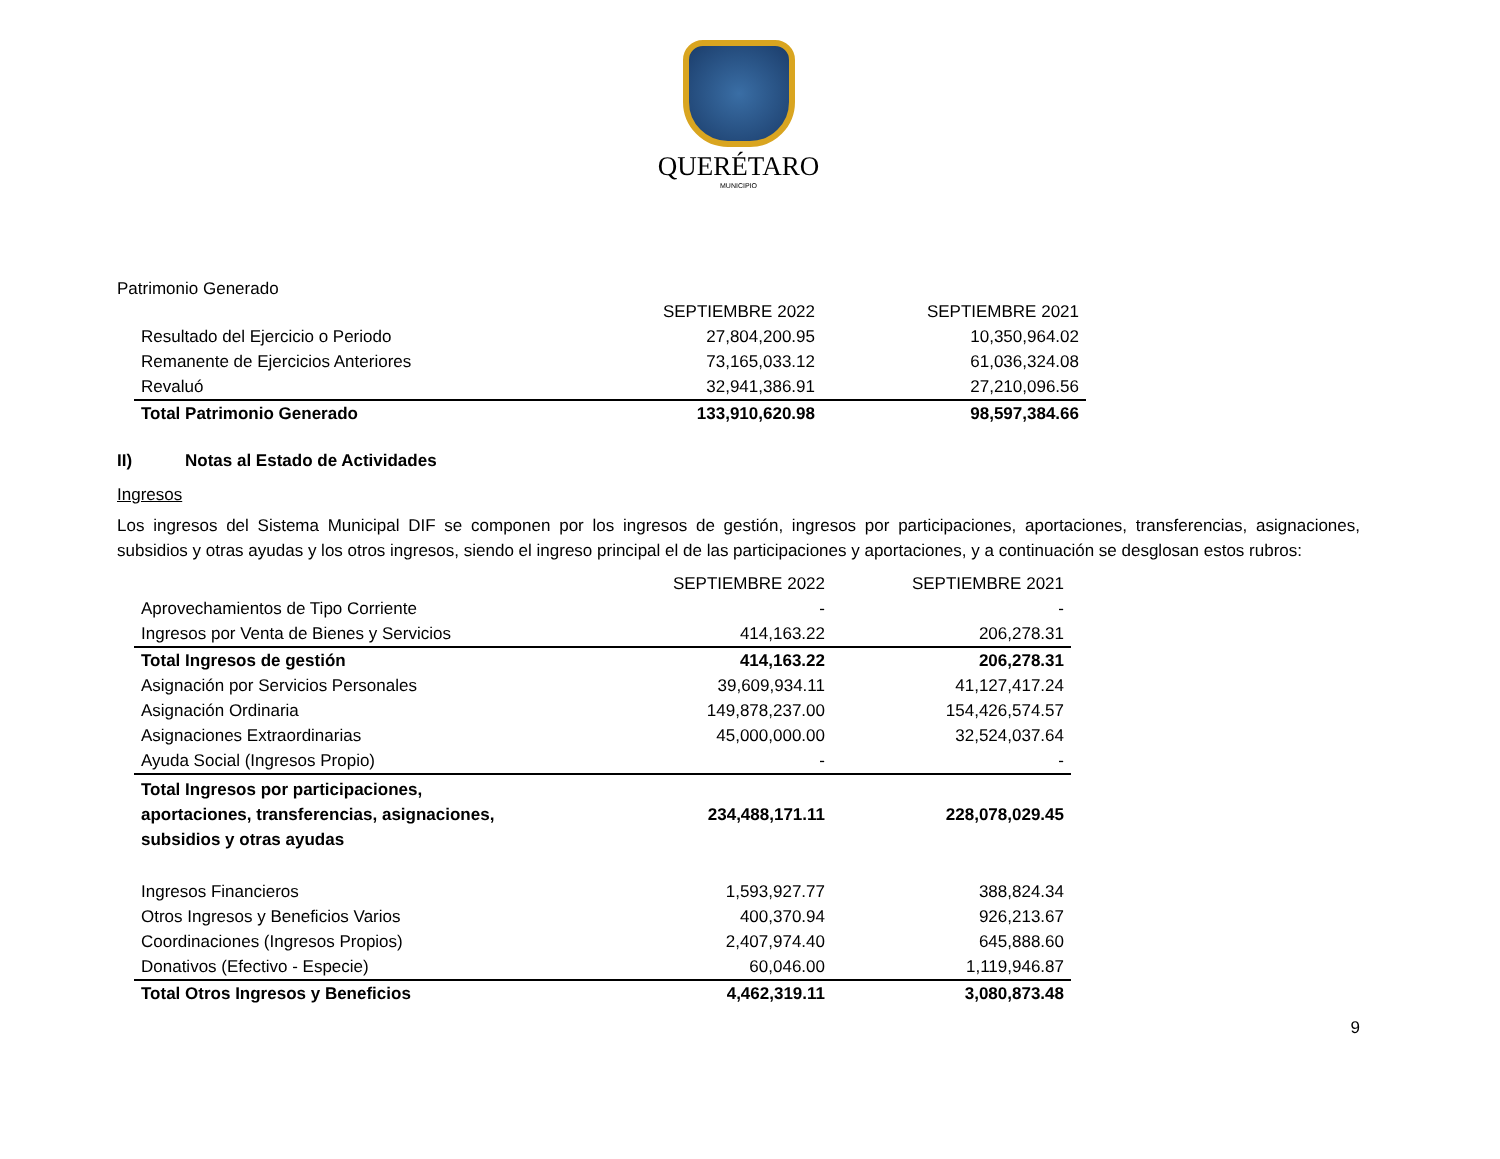QUERÉTARO
MUNICIPIO
Patrimonio Generado
| | SEPTIEMBRE 2022 | SEPTIEMBRE 2021 |
| Resultado del Ejercicio o Periodo | 27,804,200.95 | 10,350,964.02 |
| Remanente de Ejercicios Anteriores | 73,165,033.12 | 61,036,324.08 |
| Revaluó | 32,941,386.91 | 27,210,096.56 |
| Total Patrimonio Generado | 133,910,620.98 | 98,597,384.66 |
II) Notas al Estado de Actividades
Ingresos
Los ingresos del Sistema Municipal DIF se componen por los ingresos de gestión, ingresos por participaciones, aportaciones, transferencias, asignaciones, subsidios y otras ayudas y los otros ingresos, siendo el ingreso principal el de las participaciones y aportaciones, y a continuación se desglosan estos rubros:
| | SEPTIEMBRE 2022 | SEPTIEMBRE 2021 |
| Aprovechamientos de Tipo Corriente | - | - |
| Ingresos por Venta de Bienes y Servicios | 414,163.22 | 206,278.31 |
| Total Ingresos de gestión | 414,163.22 | 206,278.31 |
| Asignación por Servicios Personales | 39,609,934.11 | 41,127,417.24 |
| Asignación Ordinaria | 149,878,237.00 | 154,426,574.57 |
| Asignaciones Extraordinarias | 45,000,000.00 | 32,524,037.64 |
| Ayuda Social (Ingresos Propio) | - | - |
| Total Ingresos por participaciones, aportaciones, transferencias, asignaciones, subsidios y otras ayudas | 234,488,171.11 | 228,078,029.45 |
| Ingresos Financieros | 1,593,927.77 | 388,824.34 |
| Otros Ingresos y Beneficios Varios | 400,370.94 | 926,213.67 |
| Coordinaciones (Ingresos Propios) | 2,407,974.40 | 645,888.60 |
| Donativos (Efectivo - Especie) | 60,046.00 | 1,119,946.87 |
| Total Otros Ingresos y Beneficios | 4,462,319.11 | 3,080,873.48 |
9